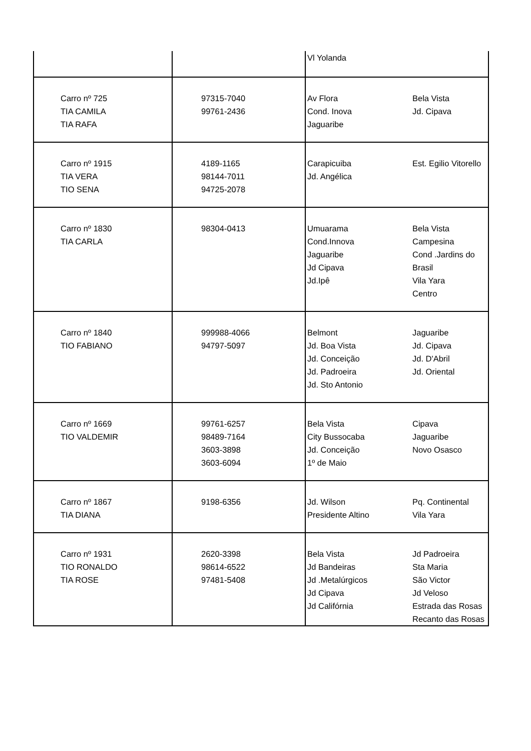| | | Vl Yolanda | |
| Carro nº 725 TIA CAMILA TIA RAFA | 97315-7040 99761-2436 | Av Flora Cond. Inova Jaguaribe | Bela Vista Jd. Cipava |
| Carro nº 1915 TIA VERA TIO SENA | 4189-1165 98144-7011 94725-2078 | Carapicuiba Jd. Angélica | Est. Egilio Vitorello |
| Carro nº 1830 TIA CARLA | 98304-0413 | Umuarama Cond.Innova Jaguaribe Jd Cipava Jd.Ipê | Bela Vista Campesina Cond .Jardins do Brasil Vila Yara Centro |
| Carro nº 1840 TIO FABIANO | 999988-4066 94797-5097 | Belmont Jd. Boa Vista Jd. Conceição Jd. Padroeira Jd. Sto Antonio | Jaguaribe Jd. Cipava Jd. D'Abril Jd. Oriental |
| Carro nº 1669 TIO VALDEMIR | 99761-6257 98489-7164 3603-3898 3603-6094 | Bela Vista City Bussocaba Jd. Conceição 1º de Maio | Cipava Jaguaribe Novo Osasco |
| Carro nº 1867 TIA DIANA | 9198-6356 | Jd. Wilson Presidente Altino | Pq. Continental Vila Yara |
| Carro nº 1931 TIO RONALDO TIA ROSE | 2620-3398 98614-6522 97481-5408 | Bela Vista Jd Bandeiras Jd .Metalúrgicos Jd Cipava Jd Califórnia | Jd Padroeira Sta Maria São Victor Jd Veloso Estrada das Rosas Recanto das Rosas |